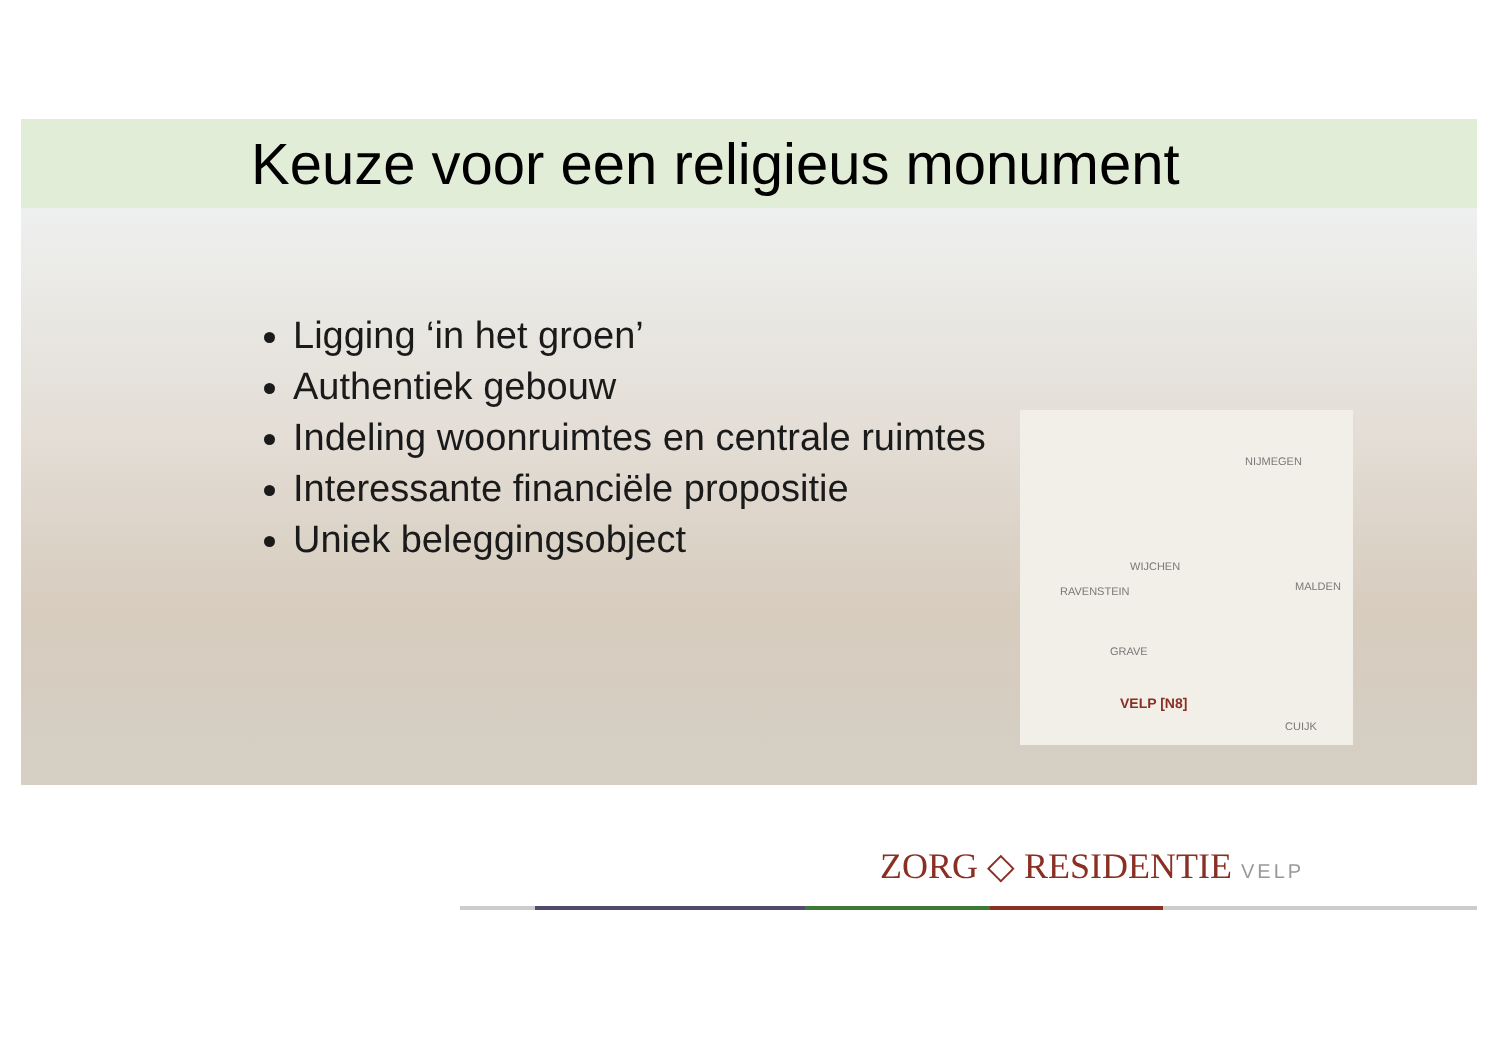Keuze voor een religieus monument
Ligging ‘in het groen’
Authentiek gebouw
Indeling woonruimtes en centrale ruimtes
Interessante financiële propositie
Uniek beleggingsobject
NIJMEGEN
WIJCHEN
RAVENSTEIN MALDEN
GRAVE
VELP [N8]
CUIJK
ZORG ◇ RESIDENTIE VELP